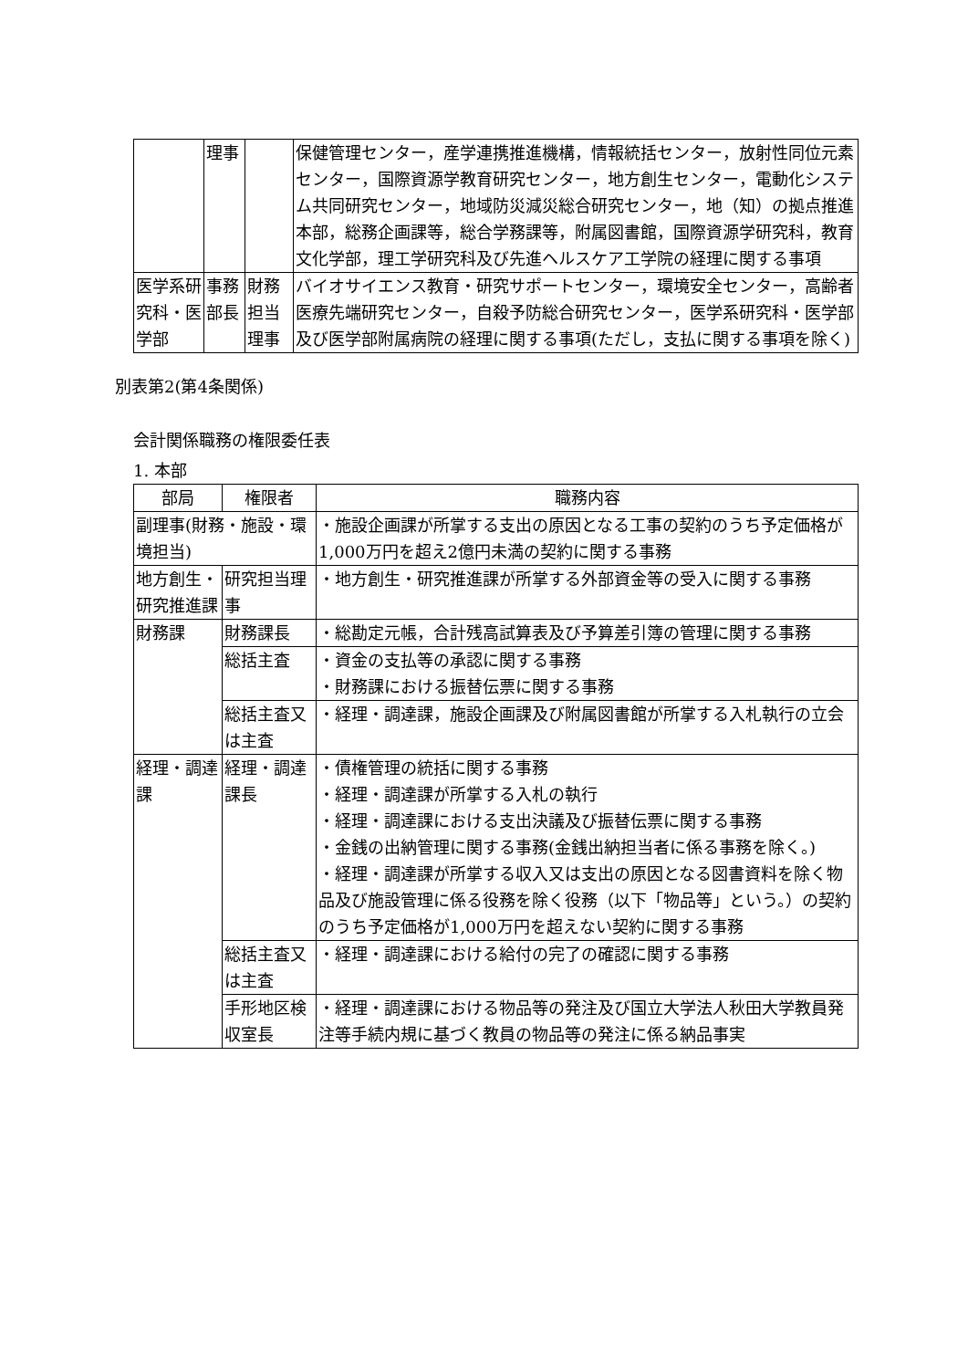| | 理事 | | 保健管理センター，産学連携推進機構，情報統括センター，放射性同位元素センター，国際資源学教育研究センター，地方創生センター，電動化システム共同研究センター，地域防災減災総合研究センター，地（知）の拠点推進本部，総務企画課等，総合学務課等，附属図書館，国際資源学研究科，教育文化学部，理工学研究科及び先進ヘルスケア工学院の経理に関する事項 |
| 医学系研究科・医学部 | 事務部長 | 財務担当理事 | バイオサイエンス教育・研究サポートセンター，環境安全センター，高齢者医療先端研究センター，自殺予防総合研究センター，医学系研究科・医学部及び医学部附属病院の経理に関する事項(ただし，支払に関する事項を除く) |
別表第2(第4条関係)
会計関係職務の権限委任表
1. 本部
| 部局 | 権限者 | 職務内容 |
| --- | --- | --- |
| 副理事(財務・施設・環境担当) | | ・施設企画課が所掌する支出の原因となる工事の契約のうち予定価格が1,000万円を超え2億円未満の契約に関する事務 |
| 地方創生・研究推進課 | 研究担当理事 | ・地方創生・研究推進課が所掌する外部資金等の受入に関する事務 |
| 財務課 | 財務課長 | ・総勘定元帳，合計残高試算表及び予算差引簿の管理に関する事務 |
| | 総括主査 | ・資金の支払等の承認に関する事務 ・財務課における振替伝票に関する事務 |
| | 総括主査又は主査 | ・経理・調達課，施設企画課及び附属図書館が所掌する入札執行の立会 |
| 経理・調達課 | 経理・調達課長 | ・債権管理の統括に関する事務 ・経理・調達課が所掌する入札の執行 ・経理・調達課における支出決議及び振替伝票に関する事務 ・金銭の出納管理に関する事務(金銭出納担当者に係る事務を除く。) ・経理・調達課が所掌する収入又は支出の原因となる図書資料を除く物品及び施設管理に係る役務を除く役務（以下「物品等」という。）の契約のうち予定価格が1,000万円を超えない契約に関する事務 |
| | 総括主査又は主査 | ・経理・調達課における給付の完了の確認に関する事務 |
| | 手形地区検収室長 | ・経理・調達課における物品等の発注及び国立大学法人秋田大学教員発注等手続内規に基づく教員の物品等の発注に係る納品事実 |